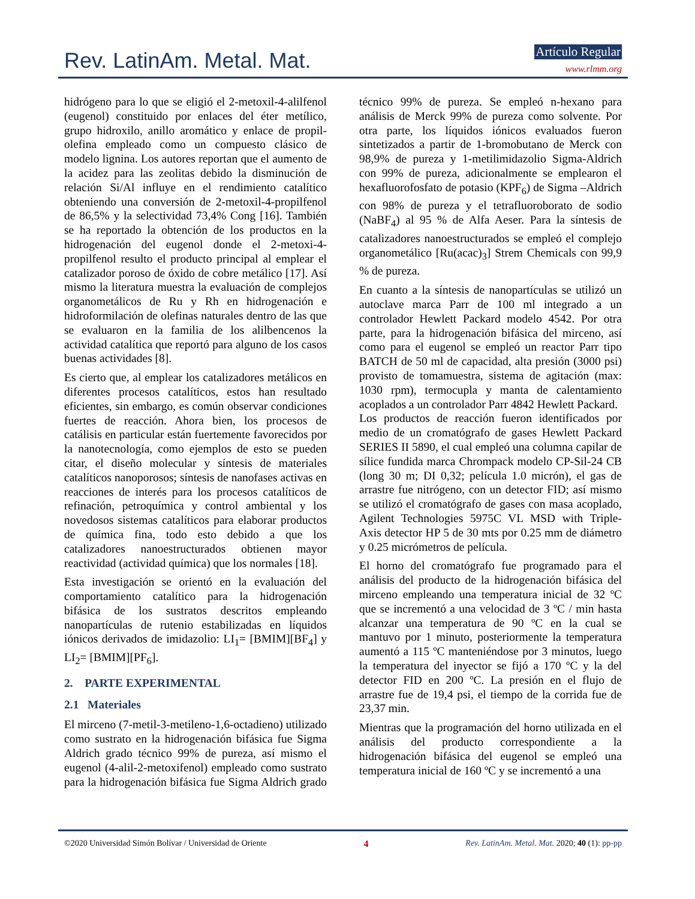Rev. LatinAm. Metal. Mat. Artículo Regular
www.rlmm.org
hidrógeno para lo que se eligió el 2-metoxil-4-alilfenol (eugenol) constituido por enlaces del éter metílico, grupo hidroxilo, anillo aromático y enlace de propil-olefina empleado como un compuesto clásico de modelo lignina. Los autores reportan que el aumento de la acidez para las zeolitas debido la disminución de relación Si/Al influye en el rendimiento catalítico obteniendo una conversión de 2-metoxil-4-propilfenol de 86,5% y la selectividad 73,4% Cong [16]. También se ha reportado la obtención de los productos en la hidrogenación del eugenol donde el 2-metoxi-4-propilfenol resulto el producto principal al emplear el catalizador poroso de óxido de cobre metálico [17]. Así mismo la literatura muestra la evaluación de complejos organometálicos de Ru y Rh en hidrogenación e hidroformilación de olefinas naturales dentro de las que se evaluaron en la familia de los alilbencenos la actividad catalítica que reportó para alguno de los casos buenas actividades [8].
Es cierto que, al emplear los catalizadores metálicos en diferentes procesos catalíticos, estos han resultado eficientes, sin embargo, es común observar condiciones fuertes de reacción. Ahora bien, los procesos de catálisis en particular están fuertemente favorecidos por la nanotecnología, como ejemplos de esto se pueden citar, el diseño molecular y síntesis de materiales catalíticos nanoporosos; síntesis de nanofases activas en reacciones de interés para los procesos catalíticos de refinación, petroquímica y control ambiental y los novedosos sistemas catalíticos para elaborar productos de química fina, todo esto debido a que los catalizadores nanoestructurados obtienen mayor reactividad (actividad química) que los normales [18].
Esta investigación se orientó en la evaluación del comportamiento catalítico para la hidrogenación bifásica de los sustratos descritos empleando nanopartículas de rutenio estabilizadas en líquidos iónicos derivados de imidazolio: LI<sub>1</sub>= [BMIM][BF<sub>4</sub>] y LI<sub>2</sub>= [BMIM][PF<sub>6</sub>].
2. PARTE EXPERIMENTAL
2.1 Materiales
El mirceno (7-metil-3-metileno-1,6-octadieno) utilizado como sustrato en la hidrogenación bifásica fue Sigma Aldrich grado técnico 99% de pureza, así mismo el eugenol (4-alil-2-metoxifenol) empleado como sustrato para la hidrogenación bifásica fue Sigma Aldrich grado técnico 99% de pureza. Se empleó n-hexano para análisis de Merck 99% de pureza como solvente. Por otra parte, los líquidos iónicos evaluados fueron sintetizados a partir de 1-bromobutano de Merck con 98,9% de pureza y 1-metilimidazolio Sigma-Aldrich con 99% de pureza, adicionalmente se emplearon el hexafluorofosfato de potasio (KPF<sub>6</sub>) de Sigma –Aldrich con 98% de pureza y el tetrafluoroborato de sodio (NaBF<sub>4</sub>) al 95 % de Alfa Aeser. Para la síntesis de catalizadores nanoestructurados se empleó el complejo organometálico [Ru(acac)<sub>3</sub>] Strem Chemicals con 99,9 % de pureza.
En cuanto a la síntesis de nanopartículas se utilizó un autoclave marca Parr de 100 ml integrado a un controlador Hewlett Packard modelo 4542. Por otra parte, para la hidrogenación bifásica del mirceno, así como para el eugenol se empleó un reactor Parr tipo BATCH de 50 ml de capacidad, alta presión (3000 psi) provisto de tomamuestra, sistema de agitación (max: 1030 rpm), termocupla y manta de calentamiento acoplados a un controlador Parr 4842 Hewlett Packard.
Los productos de reacción fueron identificados por medio de un cromatógrafo de gases Hewlett Packard SERIES II 5890, el cual empleó una columna capilar de sílice fundida marca Chrompack modelo CP-Sil-24 CB (long 30 m; DI 0,32; película 1.0 micrón), el gas de arrastre fue nitrógeno, con un detector FID; así mismo se utilizó el cromatógrafo de gases con masa acoplado, Agilent Technologies 5975C VL MSD with Triple- Axis detector HP 5 de 30 mts por 0.25 mm de diámetro y 0.25 micrómetros de película.
El horno del cromatógrafo fue programado para el análisis del producto de la hidrogenación bifásica del mirceno empleando una temperatura inicial de 32 ºC que se incrementó a una velocidad de 3 ºC / min hasta alcanzar una temperatura de 90 ºC en la cual se mantuvo por 1 minuto, posteriormente la temperatura aumentó a 115 ºC manteniéndose por 3 minutos, luego la temperatura del inyector se fijó a 170 ºC y la del detector FID en 200 ºC. La presión en el flujo de arrastre fue de 19,4 psi, el tiempo de la corrida fue de 23,37 min.
Mientras que la programación del horno utilizada en el análisis del producto correspondiente a la hidrogenación bifásica del eugenol se empleó una temperatura inicial de 160 ºC y se incrementó a una
©2020 Universidad Simón Bolívar / Universidad de Oriente 4 Rev. LatinAm. Metal. Mat. 2020; 40 (1): pp-pp